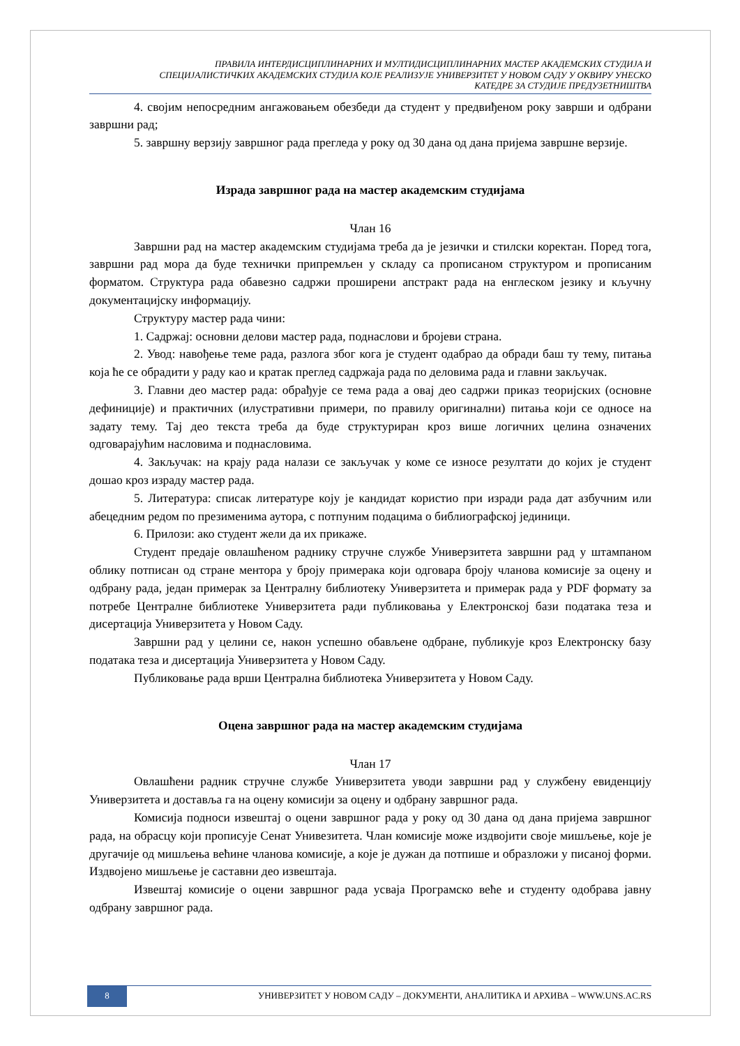ПРАВИЛА ИНТЕРДИСЦИПЛИНАРНИХ И МУЛТИДИСЦИПЛИНАРНИХ МАСТЕР АКАДЕМСКИХ СТУДИЈА И
СПЕЦИЈАЛИСТИЧКИХ АКАДЕМСКИХ СТУДИЈА КОЈЕ РЕАЛИЗУЈЕ УНИВЕРЗИТЕТ У НОВОМ САДУ У ОКВИРУ УНЕСКО
КАТЕДРЕ ЗА СТУДИЈЕ ПРЕДУЗЕТНИШТВА
4. својим непосредним ангажовањем обезбеди да студент у предвиђеном року заврши и одбрани завршни рад;
5. завршну верзију завршног рада прегледа у року од 30 дана од дана пријема завршне верзије.
Израда завршног рада на мастер академским студијама
Члан 16
Завршни рад на мастер академским студијама треба да је језички и стилски коректан. Поред тога, завршни рад мора да буде технички припремљен у складу са прописаном структуром и прописаним форматом. Структура рада обавезно садржи проширени апстракт рада на енглеском језику и кључну документацијску информацију.
Структуру мастер рада чини:
1. Садржај: основни делови мастер рада, поднаслови и бројеви страна.
2. Увод: навођење теме рада, разлога због кога је студент одабрао да обради баш ту тему, питања која ће се обрадити у раду као и кратак преглед садржаја рада по деловима рада и главни закључак.
3. Главни део мастер рада: обрађује се тема рада а овај део садржи приказ теоријских (основне дефиниције) и практичних (илустративни примери, по правилу оригинални) питања који се односе на задату тему. Тај део текста треба да буде структуриран кроз више логичних целина означених одговарајућим насловима и поднасловима.
4. Закључак: на крају рада налази се закључак у коме се износе резултати до којих је студент дошао кроз израду мастер рада.
5. Литература: списак литературе коју је кандидат користио при изради рада дат азбучним или абецедним редом по презименима аутора, с потпуним подацима о библиографској јединици.
6. Прилози: ако студент жели да их прикаже.
Студент предаје овлашћеном раднику стручне службе Универзитета завршни рад у штампаном облику потписан од стране ментора у броју примерака који одговара броју чланова комисије за оцену и одбрану рада, један примерак за Централну библиотеку Универзитета и примерак рада у PDF формату за потребе Централне библиотеке Универзитета ради публиковања у Електронској бази података теза и дисертација Универзитета у Новом Саду.
Завршни рад у целини се, након успешно обављене одбране, публикује кроз Електронску базу података теза и дисертација Универзитета у Новом Саду.
Публиковање рада врши Централна библиотека Универзитета у Новом Саду.
Оцена завршног рада на мастер академским студијама
Члан 17
Овлашћени радник стручне службе Универзитета уводи завршни рад у службену евиденцију Универзитета и доставља га на оцену комисији за оцену и одбрану завршног рада.
Комисија подноси извештај о оцени завршног рада у року од 30 дана од дана пријема завршног рада, на обрасцу који прописује Сенат Унивезитета. Члан комисије може издвојити своје мишљење, које је другачије од мишљења већине чланова комисије, а које је дужан да потпише и образложи у писаној форми. Издвојено мишљење је саставни део извештаја.
Извештај комисије о оцени завршног рада усваја Програмско веће и студенту одобрава јавну одбрану завршног рада.
8 УНИВЕРЗИТЕТ У НОВОМ САДУ – ДОКУМЕНТИ, АНАЛИТИКА И АРХИВА – WWW.UNS.AC.RS